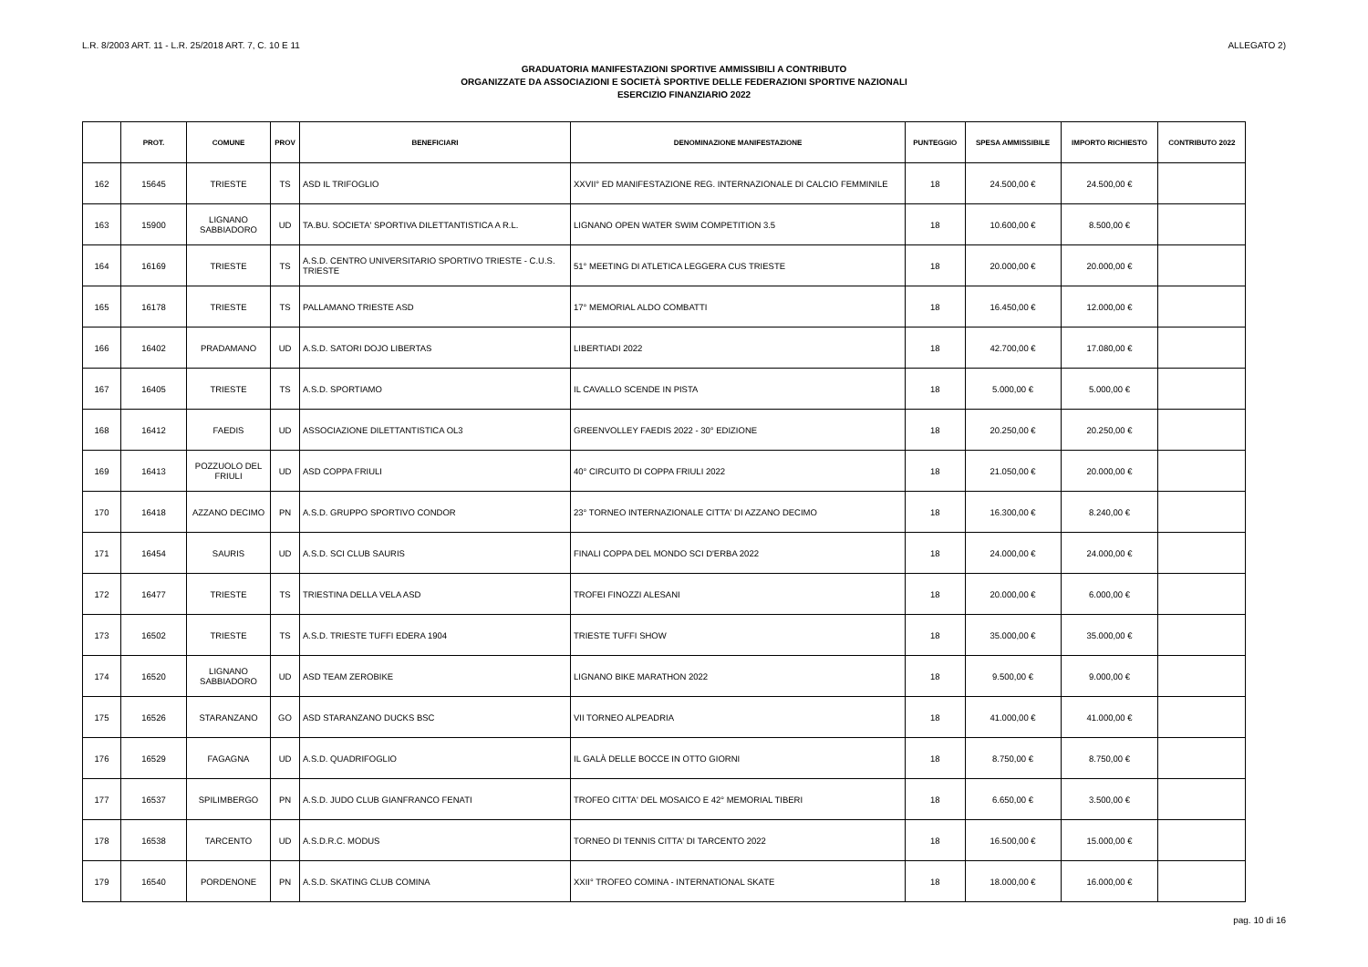L.R. 8/2003 ART. 11 - L.R. 25/2018 ART. 7, C. 10 E 11 ALLEGATO 2)
GRADUATORIA MANIFESTAZIONI SPORTIVE AMMISSIBILI A CONTRIBUTO
ORGANIZZATE DA ASSOCIAZIONI E SOCIETÀ SPORTIVE DELLE FEDERAZIONI SPORTIVE NAZIONALI
ESERCIZIO FINANZIARIO 2022
| | PROT. | COMUNE | PROV | BENEFICIARI | DENOMINAZIONE MANIFESTAZIONE | PUNTEGGIO | SPESA AMMISSIBILE | IMPORTO RICHIESTO | CONTRIBUTO 2022 |
| --- | --- | --- | --- | --- | --- | --- | --- | --- | --- |
| 162 | 15645 | TRIESTE | TS | ASD IL TRIFOGLIO | XXVII° ED MANIFESTAZIONE REG. INTERNAZIONALE DI CALCIO FEMMINILE | 18 | 24.500,00 € | 24.500,00 € | |
| 163 | 15900 | LIGNANO SABBIADORO | UD | TA.BU. SOCIETA' SPORTIVA DILETTANTISTICA A R.L. | LIGNANO OPEN WATER SWIM COMPETITION 3.5 | 18 | 10.600,00 € | 8.500,00 € | |
| 164 | 16169 | TRIESTE | TS | A.S.D. CENTRO UNIVERSITARIO SPORTIVO TRIESTE - C.U.S. TRIESTE | 51° MEETING DI ATLETICA LEGGERA CUS TRIESTE | 18 | 20.000,00 € | 20.000,00 € | |
| 165 | 16178 | TRIESTE | TS | PALLAMANO TRIESTE ASD | 17° MEMORIAL ALDO COMBATTI | 18 | 16.450,00 € | 12.000,00 € | |
| 166 | 16402 | PRADAMANO | UD | A.S.D. SATORI DOJO LIBERTAS | LIBERTIADI 2022 | 18 | 42.700,00 € | 17.080,00 € | |
| 167 | 16405 | TRIESTE | TS | A.S.D. SPORTIAMO | IL CAVALLO SCENDE IN PISTA | 18 | 5.000,00 € | 5.000,00 € | |
| 168 | 16412 | FAEDIS | UD | ASSOCIAZIONE DILETTANTISTICA OL3 | GREENVOLLEY FAEDIS 2022 - 30° EDIZIONE | 18 | 20.250,00 € | 20.250,00 € | |
| 169 | 16413 | POZZUOLO DEL FRIULI | UD | ASD COPPA FRIULI | 40° CIRCUITO DI COPPA FRIULI 2022 | 18 | 21.050,00 € | 20.000,00 € | |
| 170 | 16418 | AZZANO DECIMO | PN | A.S.D. GRUPPO SPORTIVO CONDOR | 23° TORNEO INTERNAZIONALE CITTA' DI AZZANO DECIMO | 18 | 16.300,00 € | 8.240,00 € | |
| 171 | 16454 | SAURIS | UD | A.S.D. SCI CLUB SAURIS | FINALI COPPA DEL MONDO SCI D'ERBA 2022 | 18 | 24.000,00 € | 24.000,00 € | |
| 172 | 16477 | TRIESTE | TS | TRIESTINA DELLA VELA ASD | TROFEI FINOZZI ALESANI | 18 | 20.000,00 € | 6.000,00 € | |
| 173 | 16502 | TRIESTE | TS | A.S.D. TRIESTE TUFFI EDERA 1904 | TRIESTE TUFFI SHOW | 18 | 35.000,00 € | 35.000,00 € | |
| 174 | 16520 | LIGNANO SABBIADORO | UD | ASD TEAM ZEROBIKE | LIGNANO BIKE MARATHON 2022 | 18 | 9.500,00 € | 9.000,00 € | |
| 175 | 16526 | STARANZANO | GO | ASD STARANZANO DUCKS BSC | VII TORNEO ALPEADRIA | 18 | 41.000,00 € | 41.000,00 € | |
| 176 | 16529 | FAGAGNA | UD | A.S.D. QUADRIFOGLIO | IL GALÀ DELLE BOCCE IN OTTO GIORNI | 18 | 8.750,00 € | 8.750,00 € | |
| 177 | 16537 | SPILIMBERGO | PN | A.S.D. JUDO CLUB GIANFRANCO FENATI | TROFEO CITTA' DEL MOSAICO E 42° MEMORIAL TIBERI | 18 | 6.650,00 € | 3.500,00 € | |
| 178 | 16538 | TARCENTO | UD | A.S.D.R.C. MODUS | TORNEO DI TENNIS CITTA' DI TARCENTO 2022 | 18 | 16.500,00 € | 15.000,00 € | |
| 179 | 16540 | PORDENONE | PN | A.S.D. SKATING CLUB COMINA | XXII° TROFEO COMINA - INTERNATIONAL SKATE | 18 | 18.000,00 € | 16.000,00 € | |
pag. 10 di 16